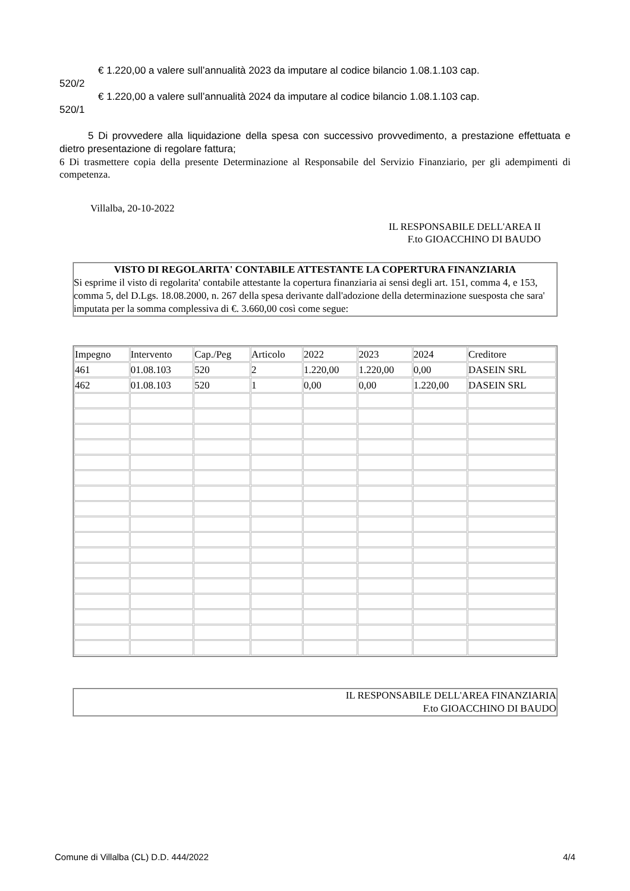€ 1.220,00 a valere sull’annualità 2023 da imputare al codice bilancio 1.08.1.103 cap.
520/2
€ 1.220,00 a valere sull’annualità 2024 da imputare al codice bilancio 1.08.1.103 cap.
520/1
5 Di provvedere alla liquidazione della spesa con successivo provvedimento, a prestazione effettuata e dietro presentazione di regolare fattura;
6 Di trasmettere copia della presente Determinazione al Responsabile del Servizio Finanziario, per gli adempimenti di competenza.
Villalba, 20-10-2022
IL RESPONSABILE DELL'AREA II
F.to GIOACCHINO DI BAUDO
VISTO DI REGOLARITA' CONTABILE ATTESTANTE LA COPERTURA FINANZIARIA
Si esprime il visto di regolarita' contabile attestante la copertura finanziaria ai sensi degli art. 151, comma 4, e 153, comma 5, del D.Lgs. 18.08.2000, n. 267 della spesa derivante dall'adozione della determinazione suesposta che sara' imputata per la somma complessiva di €. 3.660,00 così come segue:
| Impegno | Intervento | Cap./Peg | Articolo | 2022 | 2023 | 2024 | Creditore |
| 461 | 01.08.103 | 520 | 2 | 1.220,00 | 1.220,00 | 0,00 | DASEIN SRL |
| 462 | 01.08.103 | 520 | 1 | 0,00 | 0,00 | 1.220,00 | DASEIN SRL |
IL RESPONSABILE DELL'AREA FINANZIARIA
F.to GIOACCHINO DI BAUDO
Comune di Villalba (CL) D.D. 444/2022 4/4